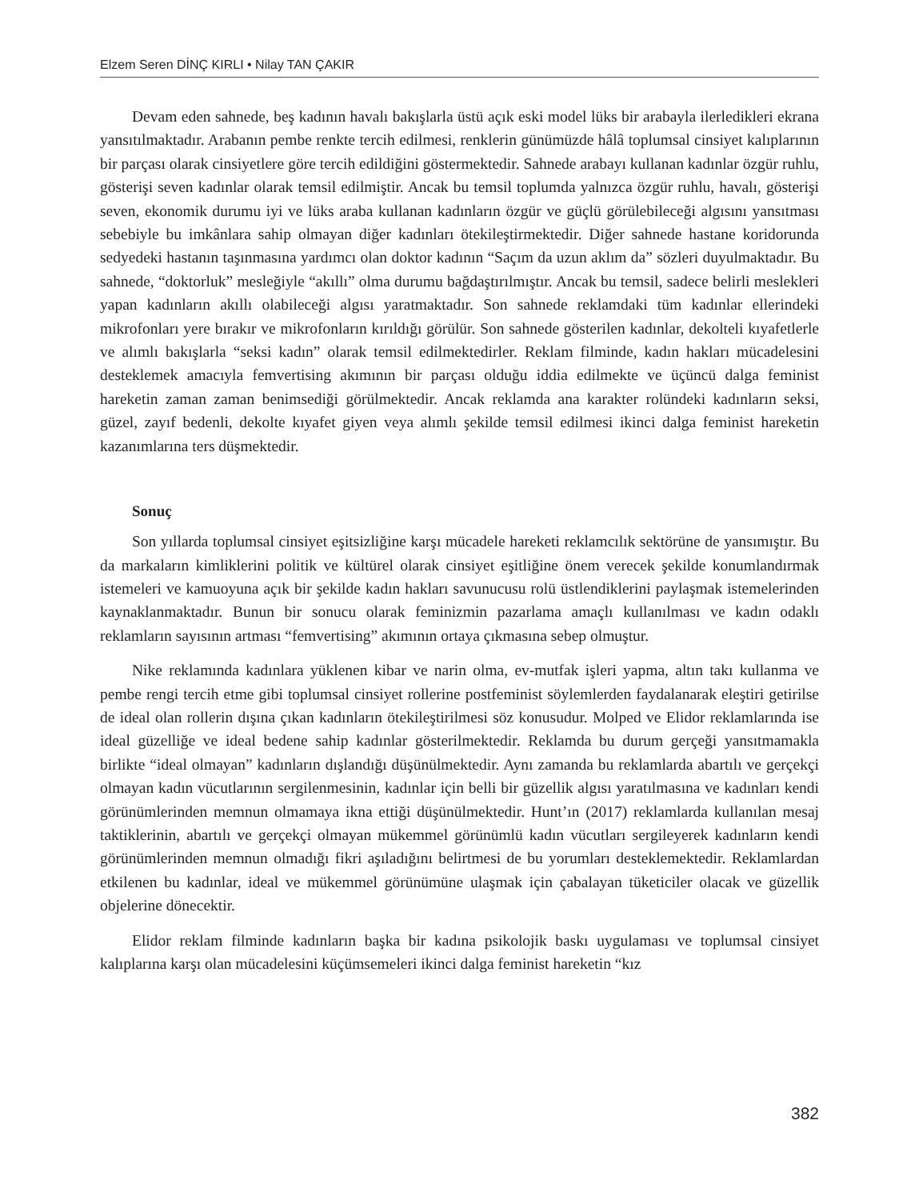Elzem Seren DİNÇ KIRLI • Nilay TAN ÇAKIR
Devam eden sahnede, beş kadının havalı bakışlarla üstü açık eski model lüks bir arabayla ilerledikleri ekrana yansıtılmaktadır. Arabanın pembe renkte tercih edilmesi, renklerin günümüzde hâlâ toplumsal cinsiyet kalıplarının bir parçası olarak cinsiyetlere göre tercih edildiğini göstermektedir. Sahnede arabayı kullanan kadınlar özgür ruhlu, gösterişi seven kadınlar olarak temsil edilmiştir. Ancak bu temsil toplumda yalnızca özgür ruhlu, havalı, gösterişi seven, ekonomik durumu iyi ve lüks araba kullanan kadınların özgür ve güçlü görülebileceği algısını yansıtması sebebiyle bu imkânlara sahip olmayan diğer kadınları ötekileştirmektedir. Diğer sahnede hastane koridorunda sedyedeki hastanın taşınmasına yardımcı olan doktor kadının “Saçım da uzun aklım da” sözleri duyulmaktadır. Bu sahnede, “doktorluk” mesleğiyle “akıllı” olma durumu bağdaştırılmıştır. Ancak bu temsil, sadece belirli meslekleri yapan kadınların akıllı olabileceği algısı yaratmaktadır. Son sahnede reklamdaki tüm kadınlar ellerindeki mikrofonları yere bırakır ve mikrofonların kırıldığı görülür. Son sahnede gösterilen kadınlar, dekolteli kıyafetlerle ve alımlı bakışlarla “seksi kadın” olarak temsil edilmektedirler. Reklam filminde, kadın hakları mücadelesini desteklemek amacıyla femvertising akımının bir parçası olduğu iddia edilmekte ve üçüncü dalga feminist hareketin zaman zaman benimsediği görülmektedir. Ancak reklamda ana karakter rolündeki kadınların seksi, güzel, zayıf bedenli, dekolte kıyafet giyen veya alımlı şekilde temsil edilmesi ikinci dalga feminist hareketin kazanımlarına ters düşmektedir.
Sonuç
Son yıllarda toplumsal cinsiyet eşitsizliğine karşı mücadele hareketi reklamcılık sektörüne de yansımıştır. Bu da markaların kimliklerini politik ve kültürel olarak cinsiyet eşitliğine önem verecek şekilde konumlandırmak istemeleri ve kamuoyuna açık bir şekilde kadın hakları savunucusu rolü üstlendiklerini paylaşmak istemelerinden kaynaklanmaktadır. Bunun bir sonucu olarak feminizmin pazarlama amaçlı kullanılması ve kadın odaklı reklamların sayısının artması “femvertising” akımının ortaya çıkmasına sebep olmuştur.
Nike reklamında kadınlara yüklenen kibar ve narin olma, ev-mutfak işleri yapma, altın takı kullanma ve pembe rengi tercih etme gibi toplumsal cinsiyet rollerine postfeminist söylemlerden faydalanarak eleştiri getirilse de ideal olan rollerin dışına çıkan kadınların ötekileştirilmesi söz konusudur. Molped ve Elidor reklamlarında ise ideal güzelliğe ve ideal bedene sahip kadınlar gösterilmektedir. Reklamda bu durum gerçeği yansıtmamakla birlikte “ideal olmayan” kadınların dışlandığı düşünülmektedir. Aynı zamanda bu reklamlarda abartılı ve gerçekçi olmayan kadın vücutlarının sergilenmesinin, kadınlar için belli bir güzellik algısı yaratılmasına ve kadınları kendi görünümlerinden memnun olmamaya ikna ettiği düşünülmektedir. Hunt’ın (2017) reklamlarda kullanılan mesaj taktiklerinin, abartılı ve gerçekçi olmayan mükemmel görünümlü kadın vücutları sergileyerek kadınların kendi görünümlerinden memnun olmadığı fikri aşıladığını belirtmesi de bu yorumları desteklemektedir. Reklamlardan etkilenen bu kadınlar, ideal ve mükemmel görünümüne ulaşmak için çabalayan tüketiciler olacak ve güzellik objelerine dönecektir.
Elidor reklam filminde kadınların başka bir kadına psikolojik baskı uygulaması ve toplumsal cinsiyet kalıplarına karşı olan mücadelesini küçümsemeleri ikinci dalga feminist hareketin “kız
382